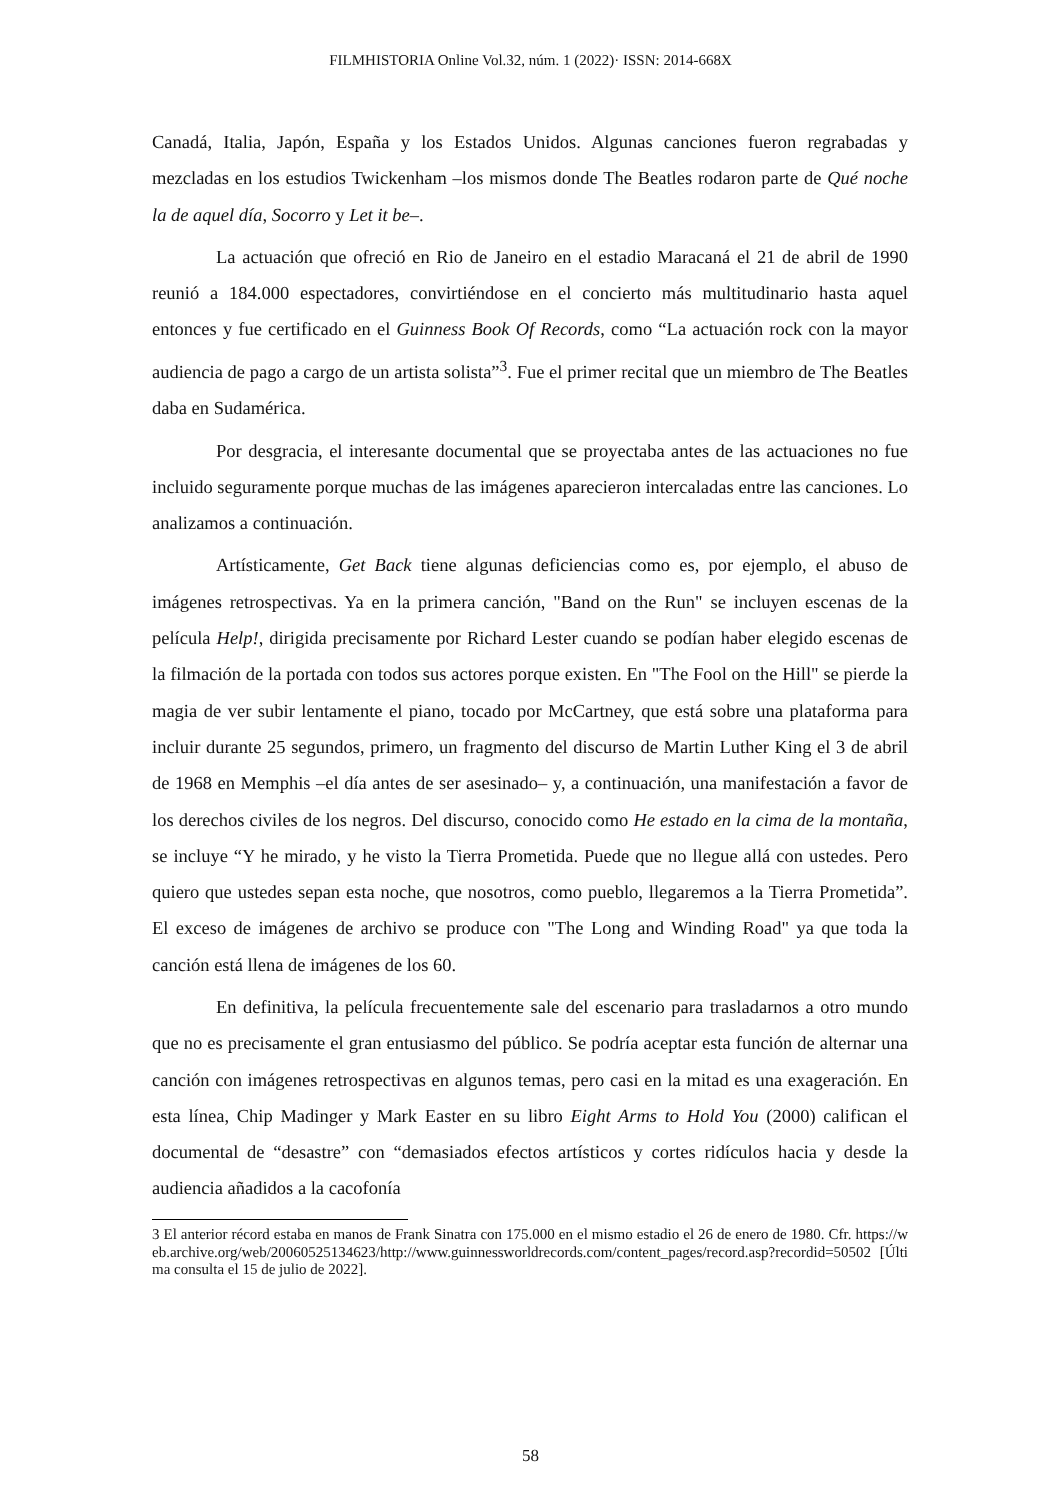FILMHISTORIA Online Vol.32, núm. 1 (2022)· ISSN: 2014-668X
Canadá, Italia, Japón, España y los Estados Unidos. Algunas canciones fueron regrabadas y mezcladas en los estudios Twickenham –los mismos donde The Beatles rodaron parte de Qué noche la de aquel día, Socorro y Let it be–.
La actuación que ofreció en Rio de Janeiro en el estadio Maracaná el 21 de abril de 1990 reunió a 184.000 espectadores, convirtiéndose en el concierto más multitudinario hasta aquel entonces y fue certificado en el Guinness Book Of Records, como “La actuación rock con la mayor audiencia de pago a cargo de un artista solista”<sup>3</sup>. Fue el primer recital que un miembro de The Beatles daba en Sudamérica.
Por desgracia, el interesante documental que se proyectaba antes de las actuaciones no fue incluido seguramente porque muchas de las imágenes aparecieron intercaladas entre las canciones. Lo analizamos a continuación.
Artísticamente, Get Back tiene algunas deficiencias como es, por ejemplo, el abuso de imágenes retrospectivas. Ya en la primera canción, "Band on the Run" se incluyen escenas de la película Help!, dirigida precisamente por Richard Lester cuando se podían haber elegido escenas de la filmación de la portada con todos sus actores porque existen. En "The Fool on the Hill" se pierde la magia de ver subir lentamente el piano, tocado por McCartney, que está sobre una plataforma para incluir durante 25 segundos, primero, un fragmento del discurso de Martin Luther King el 3 de abril de 1968 en Memphis –el día antes de ser asesinado– y, a continuación, una manifestación a favor de los derechos civiles de los negros. Del discurso, conocido como He estado en la cima de la montaña, se incluye “Y he mirado, y he visto la Tierra Prometida. Puede que no llegue allá con ustedes. Pero quiero que ustedes sepan esta noche, que nosotros, como pueblo, llegaremos a la Tierra Prometida”. El exceso de imágenes de archivo se produce con "The Long and Winding Road" ya que toda la canción está llena de imágenes de los 60.
En definitiva, la película frecuentemente sale del escenario para trasladarnos a otro mundo que no es precisamente el gran entusiasmo del público. Se podría aceptar esta función de alternar una canción con imágenes retrospectivas en algunos temas, pero casi en la mitad es una exageración. En esta línea, Chip Madinger y Mark Easter en su libro Eight Arms to Hold You (2000) califican el documental de “desastre” con “demasiados efectos artísticos y cortes ridículos hacia y desde la audiencia añadidos a la cacofonía
3 El anterior récord estaba en manos de Frank Sinatra con 175.000 en el mismo estadio el 26 de enero de 1980. Cfr. https://web.archive.org/web/20060525134623/http://www.guinnessworldrecords.com/content_pages/record.asp?recordid=50502 [Última consulta el 15 de julio de 2022].
58